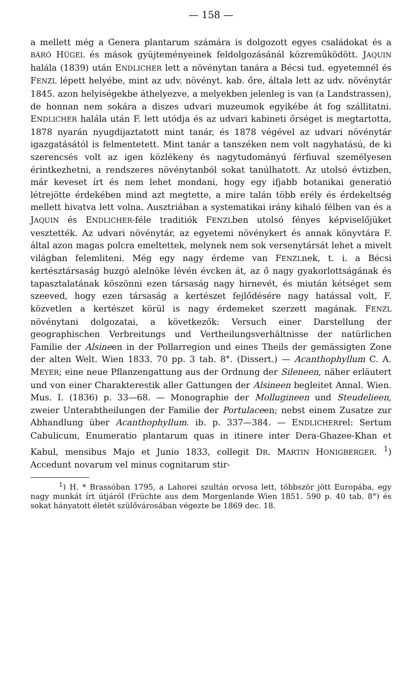— 158 —
a mellett még a Genera plantarum számára is dolgozott egyes családokat és a BÁRÓ HÜGEL és mások gyüjteményeinek feldolgozásánál közreműködött. JAQUIN halála (1839) után ENDLICHER lett a növénytan tanára a Bécsi tud. egyetemnél és FENZL lépett helyébe, mint az udv. növényt. kab. őre, általa lett az udv. növénytár 1845. azon helyiségekbe áthelyezve, a melyekben jelenleg is van (a Landstrassen), de honnan nem sokára a diszes udvari muzeumok egyikébe át fog szállitatni. ENDLICHER halála után F. lett utódja és az udvari kabineti őrséget is megtartotta, 1878 nyarán nyugdijaztatott mint tanár, és 1878 végével az udvari növénytár igazgatásától is felmentetett. Mint tanár a tanszéken nem volt nagyhatású, de ki szerencsés volt az igen közlékeny és nagytudományú férfiuval személyesen érintkezhetni, a rendszeres növénytanból sokat tanúlhatott. Az utolsó évtizben, már keveset írt és nem lehet mondani, hogy egy ifjabb botanikai generatió létrejötte érdekében mind azt megtette, a mire talán több erély és érdekeltség mellett hivatva lett volna. Ausztriában a systematikai irány kihaló félben van és a JAQUIN és ENDLICHER-féle traditiók FENZLben utolsó fényes képviselőjüket vesztették. Az udvari növénytár, az egyetemi növénykert és annak könyvtára F. által azon magas polcra emeltettek, melynek nem sok versenytársát lehet a mivelt világban felemliteni. Még egy nagy érdeme van FENZLnek, t. i. a Bécsi kertésztársaság buzgó alelnöke lévén évcken át, az ő nagy gyakorlottságának és tapasztalatának köszönni ezen társaság nagy hirnevét, és miután kétséget sem szeeved, hogy ezen társaság a kertészet fejlődésére nagy hatással volt, F. közvetlen a kertészet körül is nagy érdemeket szerzett magának. FENZL növénytani dolgozatai, a következők: Versuch einer Darstellung der geographischen Verbreitungs und Vertheilungsverhältnisse der natürlichen Familie der Alsineen in der Pollarregion und eines Theils der gemässigten Zone der alten Welt. Wien 1833. 70 pp. 3 tab. 8°. (Dissert.) — Acanthophyllum C. A. MEYER; eine neue Pflanzengattung aus der Ordnung der Sileneen, näher erläutert und von einer Charakterestik aller Gattungen der Alsineen begleitet Annal. Wien. Mus. I. (1836) p. 33—68. — Monographie der Mollugineen und Steudelieen, zweier Unterabtheilungen der Familie der Portulaceen; nebst einem Zusatze zur Abhandlung über Acanthophyllum. ib. p. 337—384. — ENDLICHERrel: Sertum Cabulicum, Enumeratio plantarum quas in itinere inter Dera-Ghazee-Khan et Kabul, mensibus Majo et Junio 1833, collegit DR. MARTIN HONIGBERGER. <sup>1</sup>) Accedunt novarum vel minus cognitarum stir-
<sup>1</sup>) H. * Brassóban 1795, a Lahorei szultán orvosa lett, többször jött Europába, egy nagy munkát írt útjáról (Früchte aus dem Morgenlande Wien 1851. 590 p. 40 tab. 8°) és sokat hányatott életét szülővárosában végezte be 1869 dec. 18.